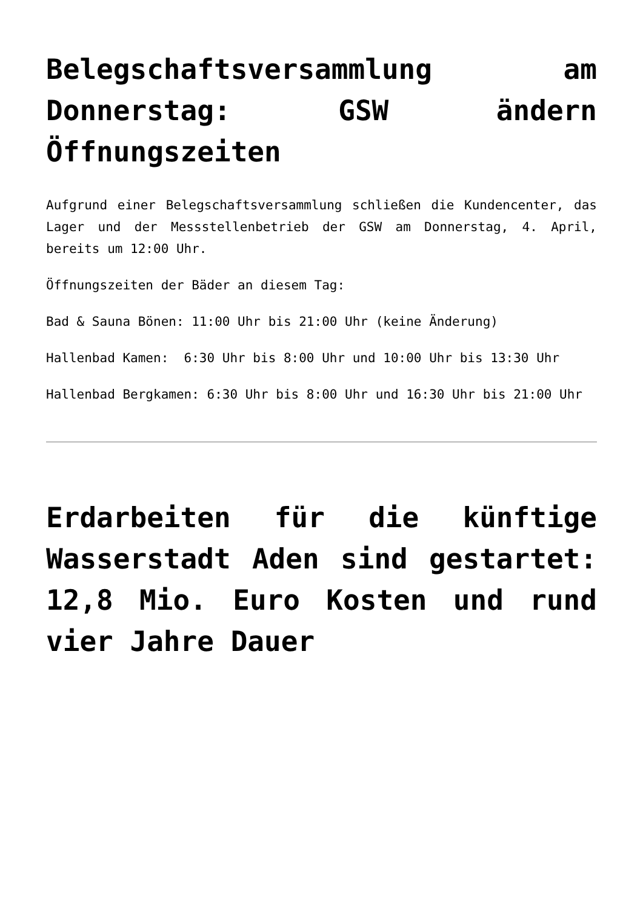Belegschaftsversammlung am Donnerstag: GSW ändern Öffnungszeiten
Aufgrund einer Belegschaftsversammlung schließen die Kundencenter, das Lager und der Messstellenbetrieb der GSW am Donnerstag, 4. April, bereits um 12:00 Uhr.
Öffnungszeiten der Bäder an diesem Tag:
Bad & Sauna Bönen: 11:00 Uhr bis 21:00 Uhr (keine Änderung)
Hallenbad Kamen: 6:30 Uhr bis 8:00 Uhr und 10:00 Uhr bis 13:30 Uhr
Hallenbad Bergkamen: 6:30 Uhr bis 8:00 Uhr und 16:30 Uhr bis 21:00 Uhr
Erdarbeiten für die künftige Wasserstadt Aden sind gestartet: 12,8 Mio. Euro Kosten und rund vier Jahre Dauer